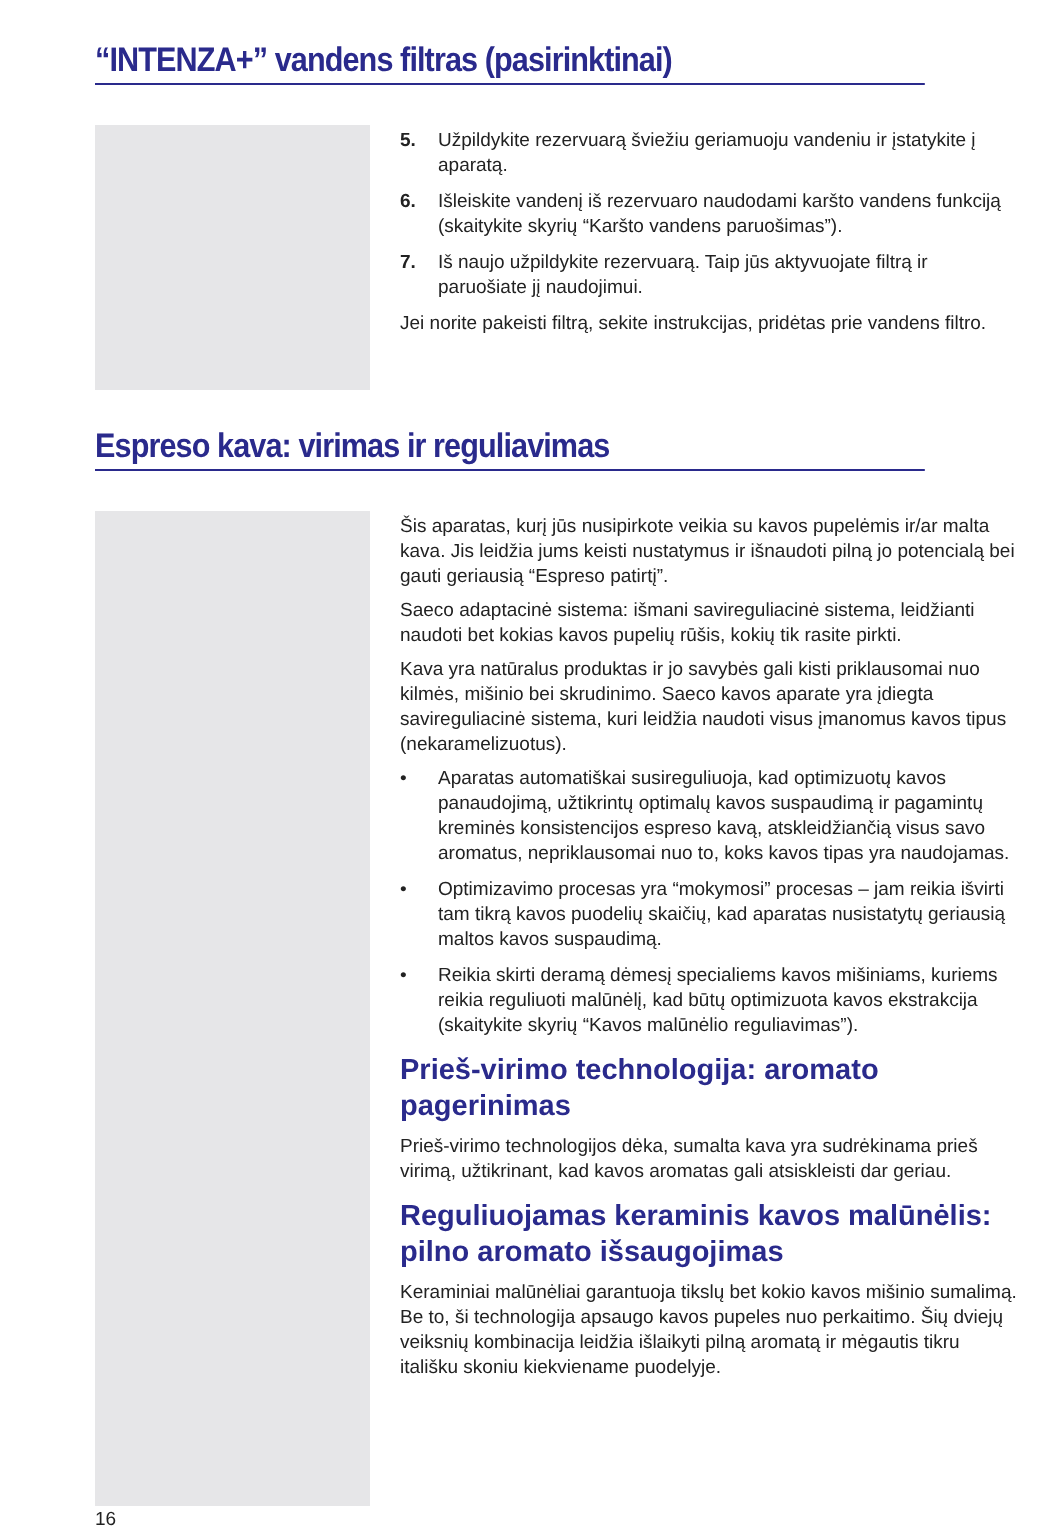“INTENZA+” vandens filtras (pasirinktinai)
5. Užpildykite rezervuarą šviežiu geriamuoju vandeniu ir įstatykite į aparatą.
6. Išleiskite vandenį iš rezervuaro naudodami karšto vandens funkciją (skaitykite skyrių “Karšto vandens paruošimas”).
7. Iš naujo užpildykite rezervuarą. Taip jūs aktyvuojate filtrą ir paruošiate jį naudojimui.
Jei norite pakeisti filtrą, sekite instrukcijas, pridėtas prie vandens filtro.
Espreso kava: virimas ir reguliavimas
Šis aparatas, kurį jūs nusipirkote veikia su kavos pupelėmis ir/ar malta kava. Jis leidžia jums keisti nustatymus ir išnaudoti pilną jo potencialą bei gauti geriausią “Espreso patirtį”.
Saeco adaptacinė sistema: išmani savireguliacinė sistema, leidžianti naudoti bet kokias kavos pupelių rūšis, kokių tik rasite pirkti.
Kava yra natūralus produktas ir jo savybės gali kisti priklausomai nuo kilmės, mišinio bei skrudinimo. Saeco kavos aparate yra įdiegta savireguliacinė sistema, kuri leidžia naudoti visus įmanomus kavos tipus (nekaramelizuotus).
• Aparatas automatiškai susireguliuoja, kad optimizuotų kavos panaudojimą, užtikrintų optimalų kavos suspaudimą ir pagamintų kreminės konsistencijos espreso kavą, atskleidžiančią visus savo aromatus, nepriklausomai nuo to, koks kavos tipas yra naudojamas.
• Optimizavimo procesas yra “mokymosi” procesas – jam reikia išvirti tam tikrą kavos puodelių skaičių, kad aparatas nusistatytų geriausią maltos kavos suspaudimą.
• Reikia skirti deramą dėmesį specialiems kavos mišiniams, kuriems reikia reguliuoti malūnėlį, kad būtų optimizuota kavos ekstrakcija (skaitykite skyrių “Kavos malūnėlio reguliavimas”).
Prieš-virimo technologija: aromato pagerinimas
Prieš-virimo technologijos dėka, sumalta kava yra sudrėkinama prieš virimą, užtikrinant, kad kavos aromatas gali atsiskleisti dar geriau.
Reguliuojamas keraminis kavos malūnėlis: pilno aromato išsaugojimas
Keraminiai malūnėliai garantuoja tikslų bet kokio kavos mišinio sumalimą. Be to, ši technologija apsaugo kavos pupeles nuo perkaitimo. Šių dviejų veiksnių kombinacija leidžia išlaikyti pilną aromatą ir mėgautis tikru itališku skoniu kiekviename puodelyje.
16